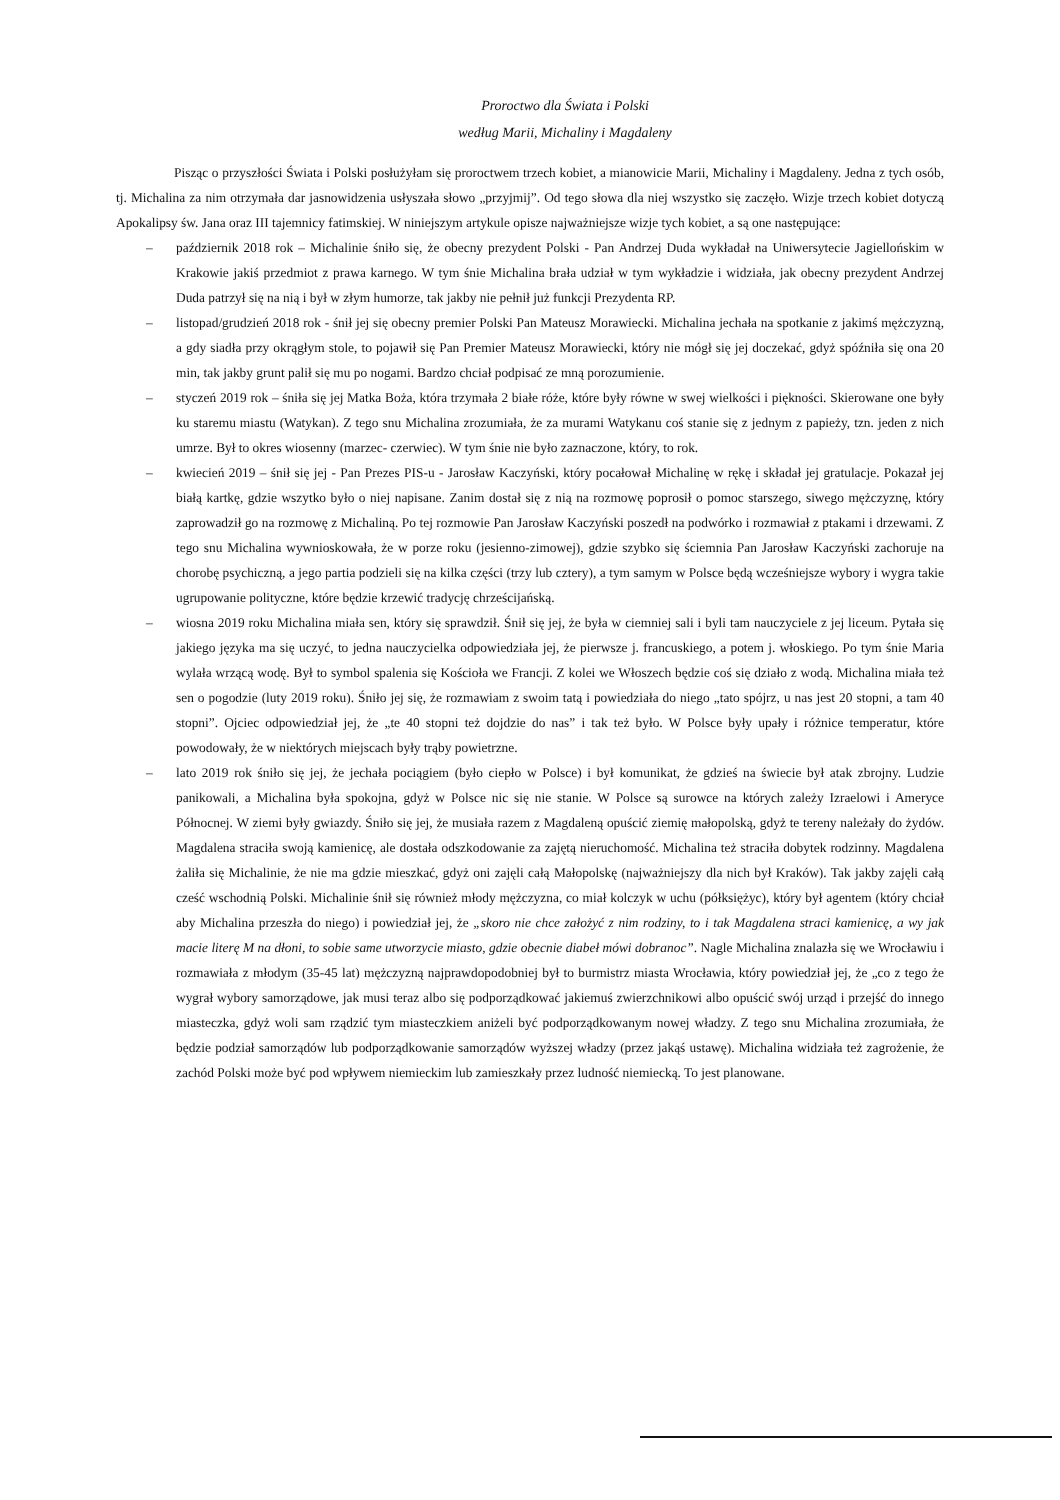Proroctwo dla Świata i Polski
według Marii, Michaliny i Magdaleny
Pisząc o przyszłości Świata i Polski posłużyłam się proroctwem trzech kobiet, a mianowicie Marii, Michaliny i Magdaleny. Jedna z tych osób, tj. Michalina za nim otrzymała dar jasnowidzenia usłyszała słowo „przyjmij”. Od tego słowa dla niej wszystko się zaczęło. Wizje trzech kobiet dotyczą Apokalipsy św. Jana oraz III tajemnicy fatimskiej. W niniejszym artykule opisze najważniejsze wizje tych kobiet, a są one następujące:
– październik 2018 rok – Michalinie śniło się, że obecny prezydent Polski - Pan Andrzej Duda wykładał na Uniwersytecie Jagiellońskim w Krakowie jakiś przedmiot z prawa karnego. W tym śnie Michalina brała udział w tym wykładzie i widziała, jak obecny prezydent Andrzej Duda patrzył się na nią i był w złym humorze, tak jakby nie pełnił już funkcji Prezydenta RP.
– listopad/grudzień 2018 rok - śnił jej się obecny premier Polski Pan Mateusz Morawiecki. Michalina jechała na spotkanie z jakimś mężczyzną, a gdy siadła przy okrągłym stole, to pojawił się Pan Premier Mateusz Morawiecki, który nie mógł się jej doczekać, gdyż spóźniła się ona 20 min, tak jakby grunt palił się mu po nogami. Bardzo chciał podpisać ze mną porozumienie.
– styczeń 2019 rok – śniła się jej Matka Boża, która trzymała 2 białe róże, które były równe w swej wielkości i piękności. Skierowane one były ku staremu miastu (Watykan). Z tego snu Michalina zrozumiała, że za murami Watykanu coś stanie się z jednym z papieży, tzn. jeden z nich umrze. Był to okres wiosenny (marzec- czerwiec). W tym śnie nie było zaznaczone, który, to rok.
– kwiecień 2019 – śnił się jej - Pan Prezes PIS-u - Jarosław Kaczyński, który pocałował Michalinę w rękę i składał jej gratulacje. Pokazał jej białą kartkę, gdzie wszytko było o niej napisane. Zanim dostał się z nią na rozmowę poprosił o pomoc starszego, siwego mężczyznę, który zaprowadził go na rozmowę z Michaliną. Po tej rozmowie Pan Jarosław Kaczyński poszedł na podwórko i rozmawiał z ptakami i drzewami. Z tego snu Michalina wywnioskowała, że w porze roku (jesienno-zimowej), gdzie szybko się ściemnia Pan Jarosław Kaczyński zachoruje na chorobę psychiczną, a jego partia podzieli się na kilka części (trzy lub cztery), a tym samym w Polsce będą wcześniejsze wybory i wygra takie ugrupowanie polityczne, które będzie krzewić tradycję chrześcijańską.
– wiosna 2019 roku Michalina miała sen, który się sprawdził. Śnił się jej, że była w ciemniej sali i byli tam nauczyciele z jej liceum. Pytała się jakiego języka ma się uczyć, to jedna nauczycielka odpowiedziała jej, że pierwsze j. francuskiego, a potem j. włoskiego. Po tym śnie Maria wylała wrzącą wodę. Był to symbol spalenia się Kościoła we Francji. Z kolei we Włoszech będzie coś się działo z wodą. Michalina miała też sen o pogodzie (luty 2019 roku). Śniło jej się, że rozmawiam z swoim tatą i powiedziała do niego „tato spójrz, u nas jest 20 stopni, a tam 40 stopni”. Ojciec odpowiedział jej, że „te 40 stopni też dojdzie do nas” i tak też było. W Polsce były upały i różnice temperatur, które powodowały, że w niektórych miejscach były trąby powietrzne.
– lato 2019 rok śniło się jej, że jechała pociągiem (było ciepło w Polsce) i był komunikat, że gdzieś na świecie był atak zbrojny. Ludzie panikowali, a Michalina była spokojna, gdyż w Polsce nic się nie stanie. W Polsce są surowce na których zależy Izraelowi i Ameryce Północnej. W ziemi były gwiazdy. Śniło się jej, że musiała razem z Magdaleną opuścić ziemię małopolską, gdyż te tereny należały do żydów. Magdalena straciła swoją kamienicę, ale dostała odszkodowanie za zajętą nieruchomość. Michalina też straciła dobytek rodzinny. Magdalena żaliła się Michalinie, że nie ma gdzie mieszkać, gdyż oni zajęli całą Małopolskę (najważniejszy dla nich był Kraków). Tak jakby zajęli całą cześć wschodnią Polski. Michalinie śnił się również młody mężczyzna, co miał kolczyk w uchu (półksiężyc), który był agentem (który chciał aby Michalina przeszła do niego) i powiedział jej, że „skoro nie chce założyć z nim rodziny, to i tak Magdalena straci kamienicę, a wy jak macie literę M na dłoni, to sobie same utworzycie miasto, gdzie obecnie diabeł mówi dobranoc”. Nagle Michalina znalazła się we Wrocławiu i rozmawiała z młodym (35-45 lat) mężczyzną najprawdopodobniej był to burmistrz miasta Wrocławia, który powiedział jej, że „co z tego że wygrał wybory samorządowe, jak musi teraz albo się podporządkować jakiemuś zwierzchnikowi albo opuścić swój urząd i przejść do innego miasteczka, gdyż woli sam rządzić tym miasteczkiem aniżeli być podporządkowanym nowej władzy. Z tego snu Michalina zrozumiała, że będzie podział samorządów lub podporządkowanie samorządów wyższej władzy (przez jakąś ustawę). Michalina widziała też zagrożenie, że zachód Polski może być pod wpływem niemieckim lub zamieszkały przez ludność niemiecką. To jest planowane.